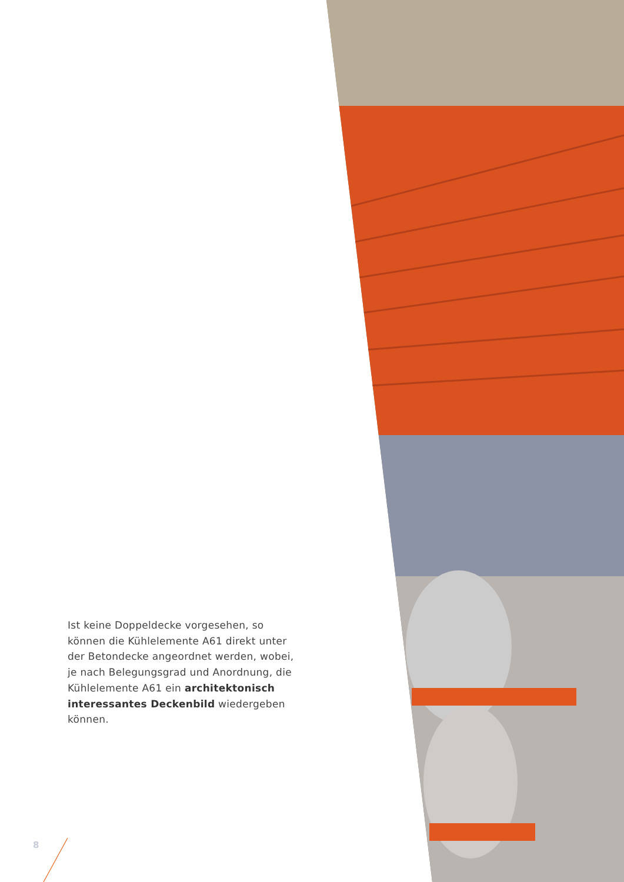Ist keine Doppeldecke vorgesehen, so können die Kühlelemente A61 direkt unter der Betondecke angeordnet werden, wobei, je nach Belegungsgrad und An­ordnung, die Kühlelemente A61 ein architektonisch interessantes Deckenbild wiedergeben können.
8